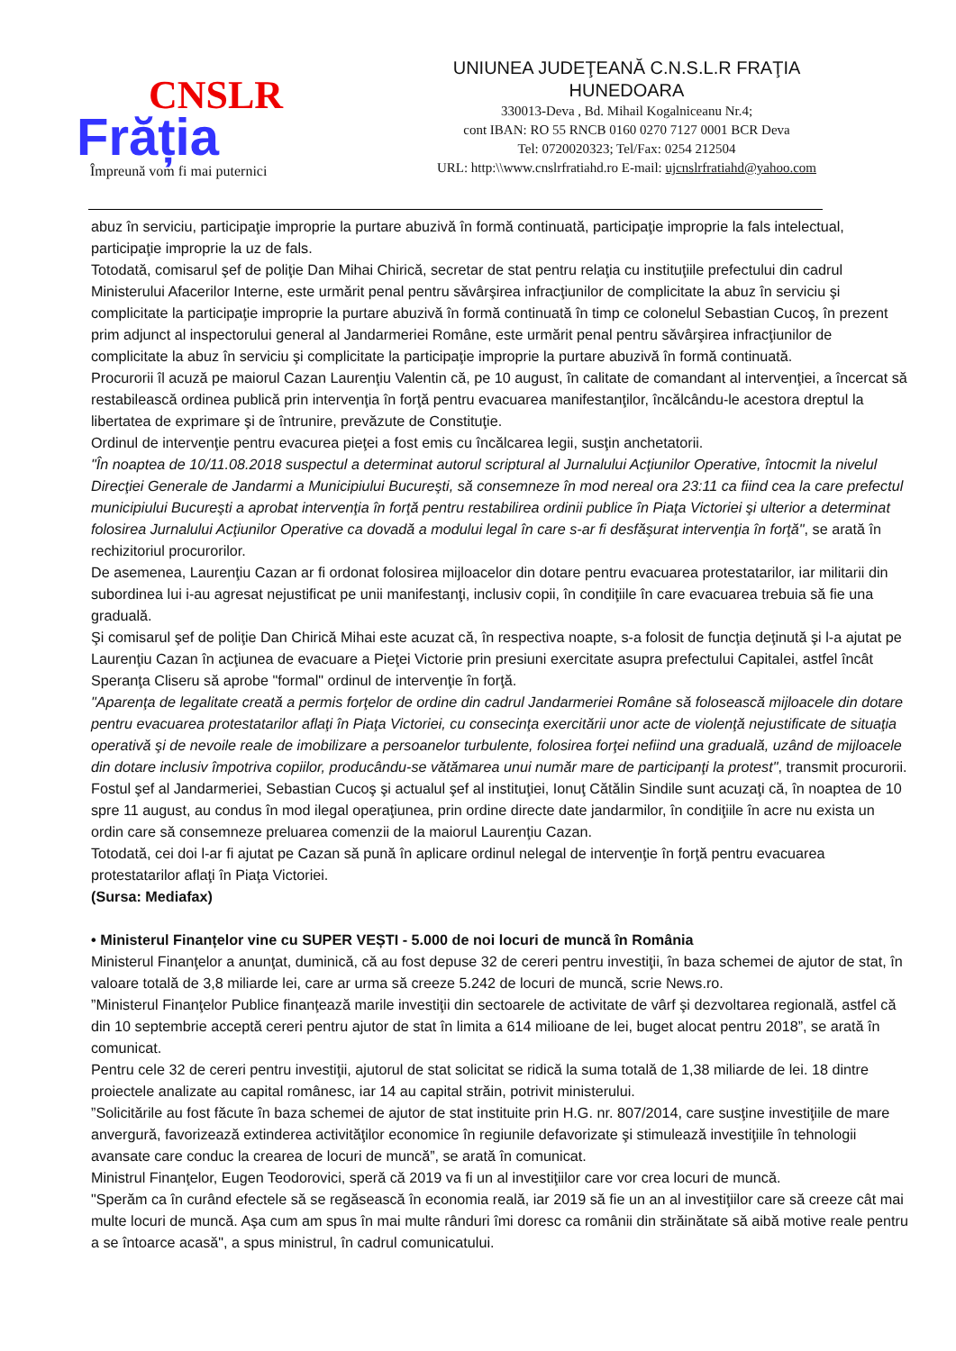CNSLR
Frăția
Împreună vom fi mai puternici
UNIUNEA JUDEŢEANĂ C.N.S.L.R FRAŢIA
HUNEDOARA
330013-Deva , Bd. Mihail Kogalniceanu Nr.4;
cont IBAN: RO 55 RNCB 0160 0270 7127 0001 BCR Deva
Tel: 0720020323; Tel/Fax: 0254 212504
URL: http:\\www.cnslrfratiahd.ro E-mail: ujcnslrfratiahd@yahoo.com
abuz în serviciu, participaţie improprie la purtare abuzivă în formă continuată, participaţie improprie la fals intelectual, participaţie improprie la uz de fals.
Totodată, comisarul şef de poliţie Dan Mihai Chirică, secretar de stat pentru relaţia cu instituţiile prefectului din cadrul Ministerului Afacerilor Interne, este urmărit penal pentru săvârşirea infracţiunilor de complicitate la abuz în serviciu şi complicitate la participaţie improprie la purtare abuzivă în formă continuată în timp ce colonelul Sebastian Cucoş, în prezent prim adjunct al inspectorului general al Jandarmeriei Române, este urmărit penal pentru săvârşirea infracţiunilor de complicitate la abuz în serviciu şi complicitate la participaţie improprie la purtare abuzivă în formă continuată.
Procurorii îl acuză pe maiorul Cazan Laurenţiu Valentin că, pe 10 august, în calitate de comandant al intervenţiei, a încercat să restabilească ordinea publică prin intervenţia în forţă pentru evacuarea manifestanţilor, încălcându-le acestora dreptul la libertatea de exprimare şi de întrunire, prevăzute de Constituţie.
Ordinul de intervenţie pentru evacurea pieţei a fost emis cu încălcarea legii, susţin anchetatorii.
"În noaptea de 10/11.08.2018 suspectul a determinat autorul scriptural al Jurnalului Acţiunilor Operative, întocmit la nivelul Direcţiei Generale de Jandarmi a Municipiului Bucureşti, să consemneze în mod nereal ora 23:11 ca fiind cea la care prefectul municipiului Bucureşti a aprobat intervenţia în forţă pentru restabilirea ordinii publice în Piaţa Victoriei şi ulterior a determinat folosirea Jurnalului Acţiunilor Operative ca dovadă a modului legal în care s-ar fi desfăşurat intervenţia în forţă", se arată în rechizitoriul procurorilor.
De asemenea, Laurenţiu Cazan ar fi ordonat folosirea mijloacelor din dotare pentru evacuarea protestatarilor, iar militarii din subordinea lui i-au agresat nejustificat pe unii manifestanţi, inclusiv copii, în condiţiile în care evacuarea trebuia să fie una graduală.
Şi comisarul şef de poliţie Dan Chirică Mihai este acuzat că, în respectiva noapte, s-a folosit de funcţia deţinută şi l-a ajutat pe Laurenţiu Cazan în acţiunea de evacuare a Pieţei Victorie prin presiuni exercitate asupra prefectului Capitalei, astfel încât Speranţa Cliseru să aprobe "formal" ordinul de intervenţie în forţă.
"Aparenţa de legalitate creată a permis forţelor de ordine din cadrul Jandarmeriei Române să folosească mijloacele din dotare pentru evacuarea protestatarilor aflaţi în Piaţa Victoriei, cu consecinţa exercitării unor acte de violenţă nejustificate de situaţia operativă şi de nevoile reale de imobilizare a persoanelor turbulente, folosirea forţei nefiind una graduală, uzând de mijloacele din dotare inclusiv împotriva copiilor, producându-se vătămarea unui număr mare de participanţi la protest", transmit procurorii.
Fostul şef al Jandarmeriei, Sebastian Cucoş şi actualul şef al instituţiei, Ionuţ Cătălin Sindile sunt acuzaţi că, în noaptea de 10 spre 11 august, au condus în mod ilegal operaţiunea, prin ordine directe date jandarmilor, în condiţiile în acre nu exista un ordin care să consemneze preluarea comenzii de la maiorul Laurenţiu Cazan.
Totodată, cei doi l-ar fi ajutat pe Cazan să pună în aplicare ordinul nelegal de intervenţie în forţă pentru evacuarea protestatarilor aflaţi în Piaţa Victoriei.
(Sursa: Mediafax)
• Ministerul Finanțelor vine cu SUPER VEȘTI - 5.000 de noi locuri de muncă în România
Ministerul Finanţelor a anunţat, duminică, că au fost depuse 32 de cereri pentru investiţii, în baza schemei de ajutor de stat, în valoare totală de 3,8 miliarde lei, care ar urma să creeze 5.242 de locuri de muncă, scrie News.ro.
”Ministerul Finanţelor Publice finanţează marile investiţii din sectoarele de activitate de vârf şi dezvoltarea regională, astfel că din 10 septembrie acceptă cereri pentru ajutor de stat în limita a 614 milioane de lei, buget alocat pentru 2018”, se arată în comunicat.
Pentru cele 32 de cereri pentru investiţii, ajutorul de stat solicitat se ridică la suma totală de 1,38 miliarde de lei. 18 dintre proiectele analizate au capital românesc, iar 14 au capital străin, potrivit ministerului.
”Solicitările au fost făcute în baza schemei de ajutor de stat instituite prin H.G. nr. 807/2014, care susţine investiţiile de mare anvergură, favorizează extinderea activităţilor economice în regiunile defavorizate şi stimulează investiţiile în tehnologii avansate care conduc la crearea de locuri de muncă”, se arată în comunicat.
Ministrul Finanţelor, Eugen Teodorovici, speră că 2019 va fi un al investiţiilor care vor crea locuri de muncă.
"Sperăm ca în curând efectele să se regăsească în economia reală, iar 2019 să fie un an al investiţiilor care să creeze cât mai multe locuri de muncă. Aşa cum am spus în mai multe rânduri îmi doresc ca românii din străinătate să aibă motive reale pentru a se întoarce acasă", a spus ministrul, în cadrul comunicatului.